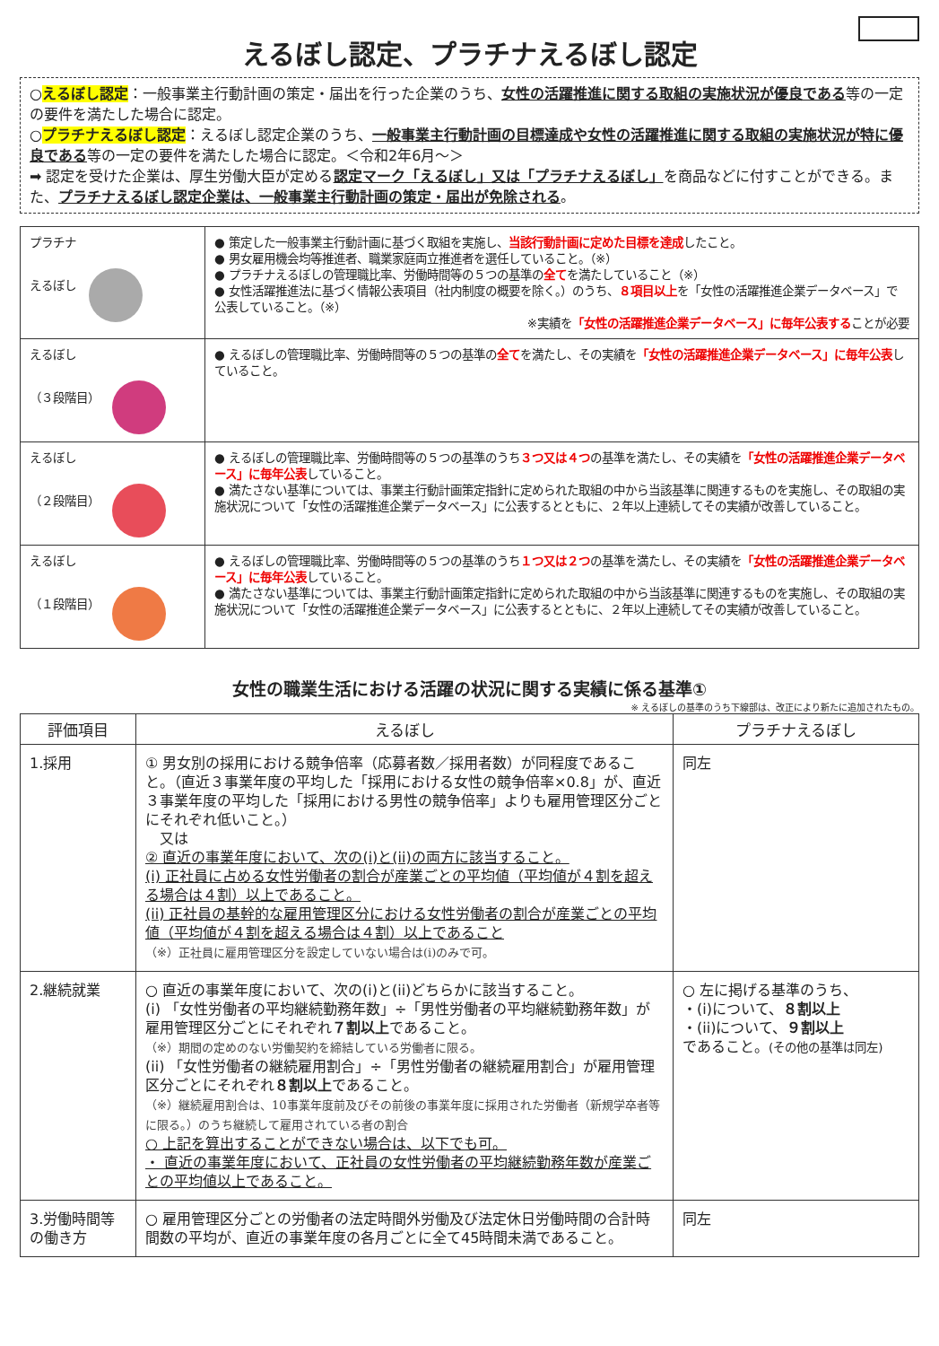えるぼし認定、プラチナえるぼし認定
○えるぼし認定：一般事業主行動計画の策定・届出を行った企業のうち、女性の活躍推進に関する取組の実施状況が優良である等の一定の要件を満たした場合に認定。
○プラチナえるぼし認定：えるぼし認定企業のうち、一般事業主行動計画の目標達成や女性の活躍推進に関する取組の実施状況が特に優良である等の一定の要件を満たした場合に認定。＜令和2年6月～＞
➡ 認定を受けた企業は、厚生労働大臣が定める認定マーク「えるぼし」又は「プラチナえるぼし」を商品などに付すことができる。また、プラチナえるぼし認定企業は、一般事業主行動計画の策定・届出が免除される。
| プラチナ えるぼし | ● 策定した一般事業主行動計画に基づく取組を実施し、 当該行動計画に定めた目標を達成 したこと。 ● 男女雇用機会均等推進者、職業家庭両立推進者を選任していること。（※） ● プラチナえるぼしの管理職比率、労働時間等の５つの基準の 全て を満たしていること（※） ● 女性活躍推進法に基づく情報公表項目（社内制度の概要を除く。）のうち、 ８項目以上 を「女性の活躍推進企業データベース」で公表していること。（※） ※実績を 「女性の活躍推進企業データベース」に毎年公表する ことが必要 |
| えるぼし （３段階目） | ● えるぼしの管理職比率、労働時間等の５つの基準の 全て を満たし、その実績を 「女性の活躍推進企業データベース」に毎年公表 していること。 |
| えるぼし （２段階目） | ● えるぼしの管理職比率、労働時間等の５つの基準のうち ３つ又は４つ の基準を満たし、その実績を 「女性の活躍推進企業データベース」に毎年公表 していること。 ● 満たさない基準については、事業主行動計画策定指針に定められた取組の中から当該基準に関連するものを実施し、その取組の実施状況について「女性の活躍推進企業データベース」に公表するとともに、２年以上連続してその実績が改善していること。 |
| えるぼし （１段階目） | ● えるぼしの管理職比率、労働時間等の５つの基準のうち １つ又は２つ の基準を満たし、その実績を 「女性の活躍推進企業データベース」に毎年公表 していること。 ● 満たさない基準については、事業主行動計画策定指針に定められた取組の中から当該基準に関連するものを実施し、その取組の実施状況について「女性の活躍推進企業データベース」に公表するとともに、２年以上連続してその実績が改善していること。 |
女性の職業生活における活躍の状況に関する実績に係る基準①
※ えるぼしの基準のうち下線部は、改正により新たに追加されたもの。
| 評価項目 | えるぼし | プラチナえるぼし |
| --- | --- | --- |
| 1.採用 | ① 男女別の採用における競争倍率（応募者数／採用者数）が同程度であること。（直近３事業年度の平均した「採用における女性の競争倍率×0.8」が、直近３事業年度の平均した「採用における男性の競争倍率」よりも雇用管理区分ごとにそれぞれ低いこと。） 又は ② 直近の事業年度において、次の(i)と(ii)の両方に該当すること。 (i) 正社員に占める女性労働者の割合が産業ごとの平均値（平均値が４割を超える場合は４割）以上であること。 (ii) 正社員の基幹的な雇用管理区分における女性労働者の割合が産業ごとの平均値（平均値が４割を超える場合は４割）以上であること （※）正社員に雇用管理区分を設定していない場合は(i)のみで可。 | 同左 |
| 2.継続就業 | ○ 直近の事業年度において、次の(i)と(ii)どちらかに該当すること。 (i) 「女性労働者の平均継続勤務年数」÷「男性労働者の平均継続勤務年数」が雇用管理区分ごとにそれぞれ ７割以上 であること。 （※）期間の定めのない労働契約を締結している労働者に限る。 (ii) 「女性労働者の継続雇用割合」÷「男性労働者の継続雇用割合」が雇用管理区分ごとにそれぞれ ８割以上 であること。 （※）継続雇用割合は、10事業年度前及びその前後の事業年度に採用された労働者（新規学卒者等に限る。）のうち継続して雇用されている者の割合 ○ 上記を算出することができない場合は、以下でも可。 ・ 直近の事業年度において、正社員の女性労働者の平均継続勤務年数が産業ごとの平均値以上であること。 | ○ 左に掲げる基準のうち、 ・(i)について、 ８割以上 ・(ii)について、 ９割以上 であること。 (その他の基準は同左) |
| 3.労働時間等の働き方 | ○ 雇用管理区分ごとの労働者の法定時間外労働及び法定休日労働時間の合計時間数の平均が、直近の事業年度の各月ごとに全て45時間未満であること。 | 同左 |